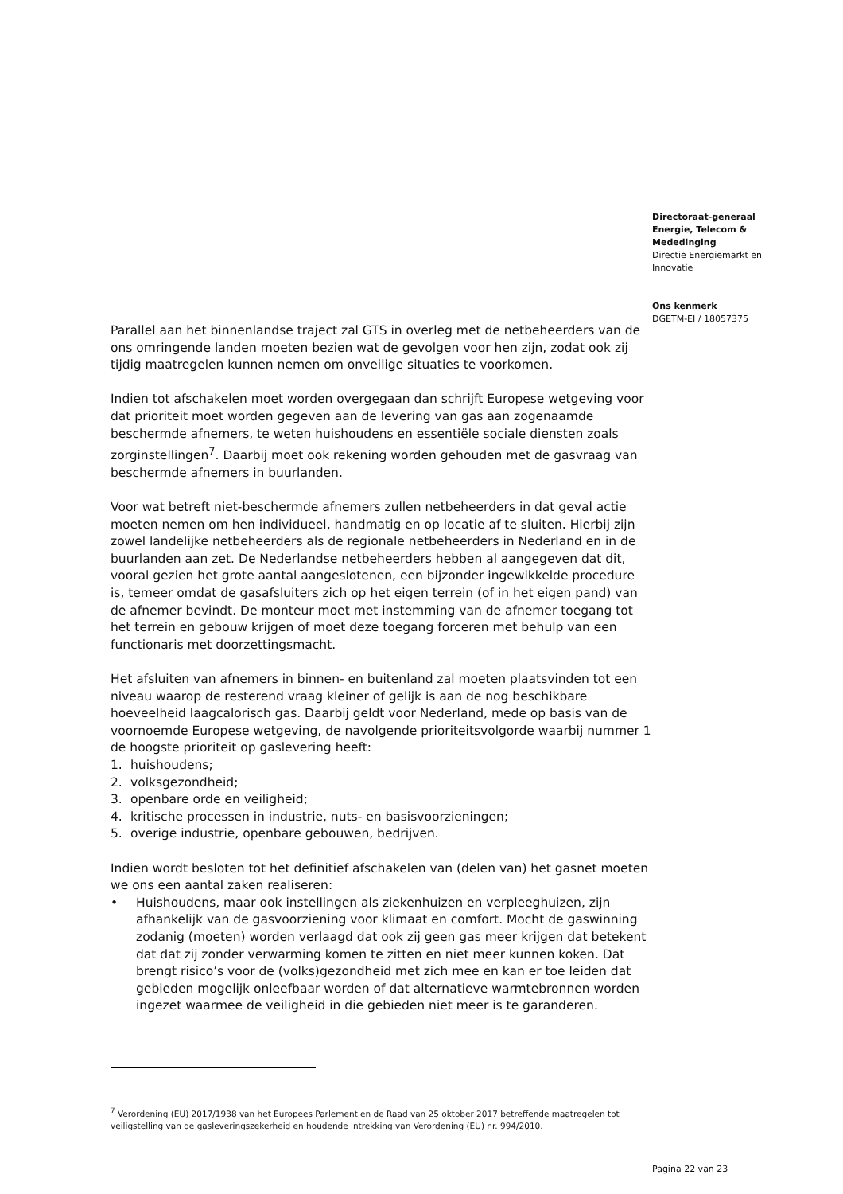Directoraat-generaal
Energie, Telecom &
Mededinging
Directie Energiemarkt en
Innovatie
Ons kenmerk
DGETM-EI / 18057375
Parallel aan het binnenlandse traject zal GTS in overleg met de netbeheerders van de ons omringende landen moeten bezien wat de gevolgen voor hen zijn, zodat ook zij tijdig maatregelen kunnen nemen om onveilige situaties te voorkomen.
Indien tot afschakelen moet worden overgegaan dan schrijft Europese wetgeving voor dat prioriteit moet worden gegeven aan de levering van gas aan zogenaamde beschermde afnemers, te weten huishoudens en essentiële sociale diensten zoals zorginstellingen<sup>7</sup>. Daarbij moet ook rekening worden gehouden met de gasvraag van beschermde afnemers in buurlanden.
Voor wat betreft niet-beschermde afnemers zullen netbeheerders in dat geval actie moeten nemen om hen individueel, handmatig en op locatie af te sluiten. Hierbij zijn zowel landelijke netbeheerders als de regionale netbeheerders in Nederland en in de buurlanden aan zet. De Nederlandse netbeheerders hebben al aangegeven dat dit, vooral gezien het grote aantal aangeslotenen, een bijzonder ingewikkelde procedure is, temeer omdat de gasafsluiters zich op het eigen terrein (of in het eigen pand) van de afnemer bevindt. De monteur moet met instemming van de afnemer toegang tot het terrein en gebouw krijgen of moet deze toegang forceren met behulp van een functionaris met doorzettingsmacht.
Het afsluiten van afnemers in binnen- en buitenland zal moeten plaatsvinden tot een niveau waarop de resterend vraag kleiner of gelijk is aan de nog beschikbare hoeveelheid laagcalorisch gas. Daarbij geldt voor Nederland, mede op basis van de voornoemde Europese wetgeving, de navolgende prioriteitsvolgorde waarbij nummer 1 de hoogste prioriteit op gaslevering heeft:
1. huishoudens;
2. volksgezondheid;
3. openbare orde en veiligheid;
4. kritische processen in industrie, nuts- en basisvoorzieningen;
5. overige industrie, openbare gebouwen, bedrijven.
Indien wordt besloten tot het definitief afschakelen van (delen van) het gasnet moeten we ons een aantal zaken realiseren:
• Huishoudens, maar ook instellingen als ziekenhuizen en verpleeghuizen, zijn afhankelijk van de gasvoorziening voor klimaat en comfort. Mocht de gaswinning zodanig (moeten) worden verlaagd dat ook zij geen gas meer krijgen dat betekent dat dat zij zonder verwarming komen te zitten en niet meer kunnen koken. Dat brengt risico’s voor de (volks)gezondheid met zich mee en kan er toe leiden dat gebieden mogelijk onleefbaar worden of dat alternatieve warmtebronnen worden ingezet waarmee de veiligheid in die gebieden niet meer is te garanderen.
<sup>7</sup> Verordening (EU) 2017/1938 van het Europees Parlement en de Raad van 25 oktober 2017 betreffende maatregelen tot veiligstelling van de gasleveringszekerheid en houdende intrekking van Verordening (EU) nr. 994/2010.
Pagina 22 van 23